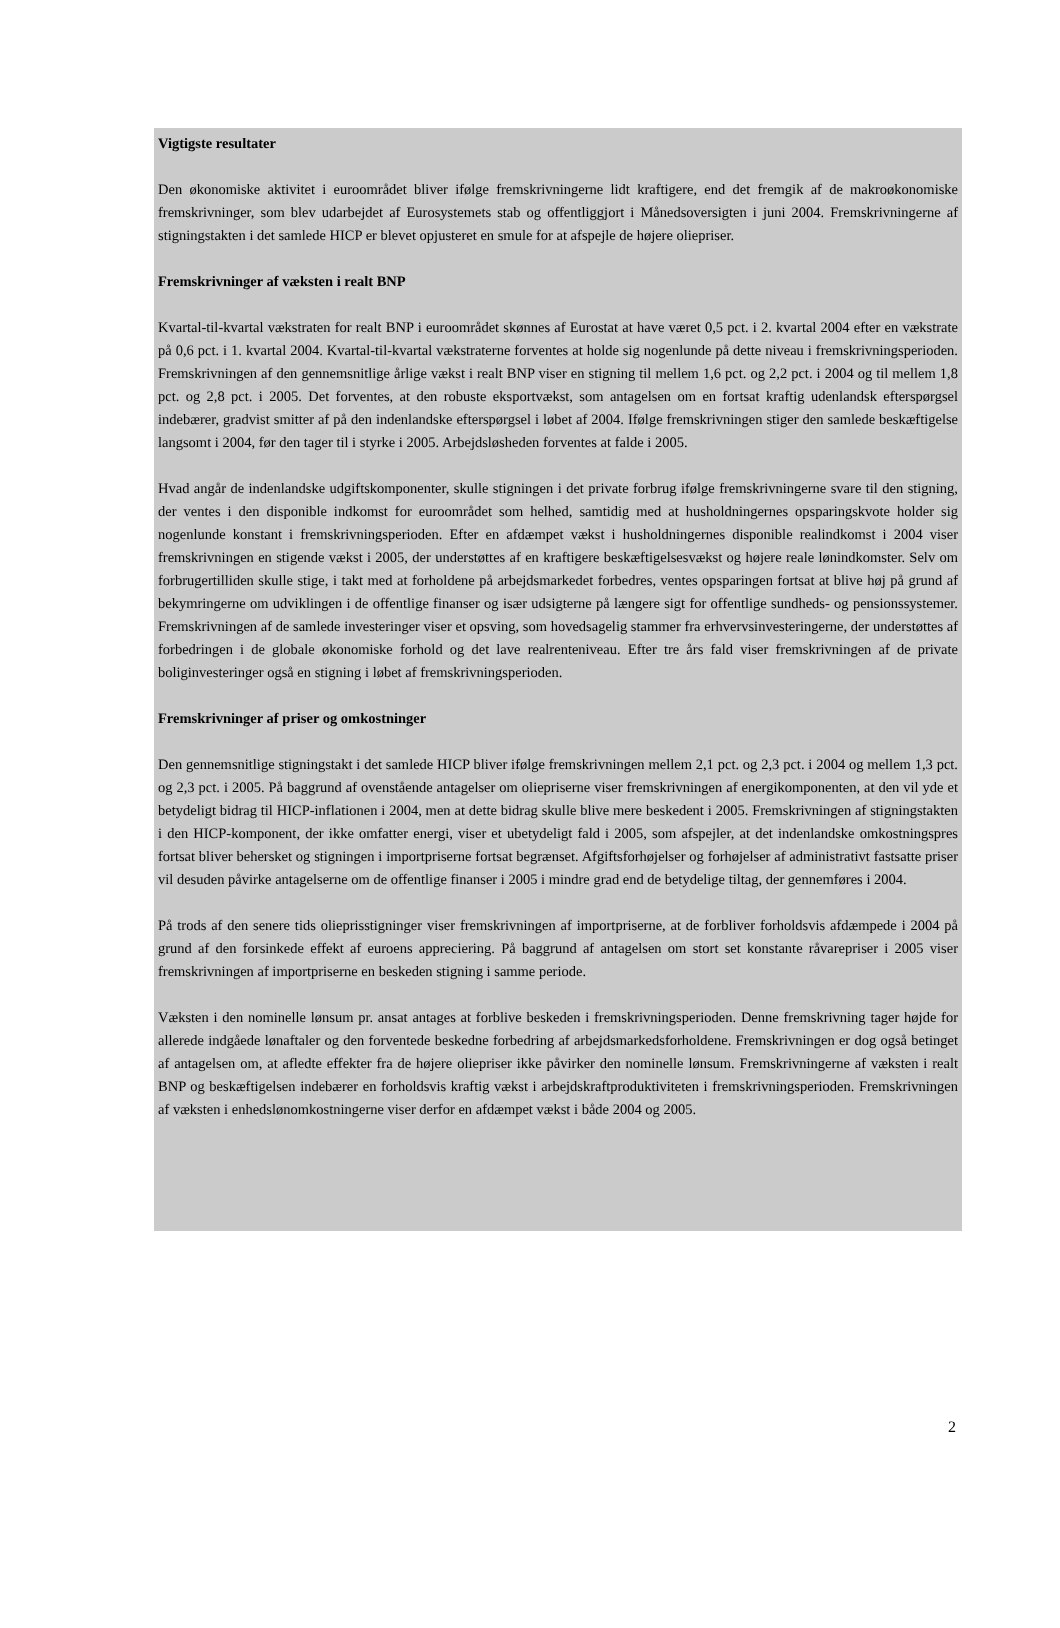Vigtigste resultater
Den økonomiske aktivitet i euroområdet bliver ifølge fremskrivningerne lidt kraftigere, end det fremgik af de makroøkonomiske fremskrivninger, som blev udarbejdet af Eurosystemets stab og offentliggjort i Månedsoversigten i juni 2004. Fremskrivningerne af stigningstakten i det samlede HICP er blevet opjusteret en smule for at afspejle de højere oliepriser.
Fremskrivninger af væksten i realt BNP
Kvartal-til-kvartal vækstraten for realt BNP i euroområdet skønnes af Eurostat at have været 0,5 pct. i 2. kvartal 2004 efter en vækstrate på 0,6 pct. i 1. kvartal 2004. Kvartal-til-kvartal vækstraterne forventes at holde sig nogenlunde på dette niveau i fremskrivningsperioden. Fremskrivningen af den gennemsnitlige årlige vækst i realt BNP viser en stigning til mellem 1,6 pct. og 2,2 pct. i 2004 og til mellem 1,8 pct. og 2,8 pct. i 2005. Det forventes, at den robuste eksportvækst, som antagelsen om en fortsat kraftig udenlandsk efterspørgsel indebærer, gradvist smitter af på den indenlandske efterspørgsel i løbet af 2004. Ifølge fremskrivningen stiger den samlede beskæftigelse langsomt i 2004, før den tager til i styrke i 2005. Arbejdsløsheden forventes at falde i 2005.
Hvad angår de indenlandske udgiftskomponenter, skulle stigningen i det private forbrug ifølge fremskrivningerne svare til den stigning, der ventes i den disponible indkomst for euroområdet som helhed, samtidig med at husholdningernes opsparingskvote holder sig nogenlunde konstant i fremskrivningsperioden. Efter en afdæmpet vækst i husholdningernes disponible realindkomst i 2004 viser fremskrivningen en stigende vækst i 2005, der understøttes af en kraftigere beskæftigelsesvækst og højere reale lønindkomster. Selv om forbrugertilliden skulle stige, i takt med at forholdene på arbejdsmarkedet forbedres, ventes opsparingen fortsat at blive høj på grund af bekymringerne om udviklingen i de offentlige finanser og især udsigterne på længere sigt for offentlige sundheds- og pensionssystemer. Fremskrivningen af de samlede investeringer viser et opsving, som hovedsagelig stammer fra erhvervsinvesteringerne, der understøttes af forbedringen i de globale økonomiske forhold og det lave realrenteniveau. Efter tre års fald viser fremskrivningen af de private boliginvesteringer også en stigning i løbet af fremskrivningsperioden.
Fremskrivninger af priser og omkostninger
Den gennemsnitlige stigningstakt i det samlede HICP bliver ifølge fremskrivningen mellem 2,1 pct. og 2,3 pct. i 2004 og mellem 1,3 pct. og 2,3 pct. i 2005. På baggrund af ovenstående antagelser om oliepriserne viser fremskrivningen af energikomponenten, at den vil yde et betydeligt bidrag til HICP-inflationen i 2004, men at dette bidrag skulle blive mere beskedent i 2005. Fremskrivningen af stigningstakten i den HICP-komponent, der ikke omfatter energi, viser et ubetydeligt fald i 2005, som afspejler, at det indenlandske omkostningspres fortsat bliver behersket og stigningen i importpriserne fortsat begrænset. Afgiftsforhøjelser og forhøjelser af administrativt fastsatte priser vil desuden påvirke antagelserne om de offentlige finanser i 2005 i mindre grad end de betydelige tiltag, der gennemføres i 2004.
På trods af den senere tids olieprisstigninger viser fremskrivningen af importpriserne, at de forbliver forholdsvis afdæmpede i 2004 på grund af den forsinkede effekt af euroens appreciering. På baggrund af antagelsen om stort set konstante råvarepriser i 2005 viser fremskrivningen af importpriserne en beskeden stigning i samme periode.
Væksten i den nominelle lønsum pr. ansat antages at forblive beskeden i fremskrivningsperioden. Denne fremskrivning tager højde for allerede indgåede lønaftaler og den forventede beskedne forbedring af arbejdsmarkedsforholdene. Fremskrivningen er dog også betinget af antagelsen om, at afledte effekter fra de højere oliepriser ikke påvirker den nominelle lønsum. Fremskrivningerne af væksten i realt BNP og beskæftigelsen indebærer en forholdsvis kraftig vækst i arbejdskraftproduktiviteten i fremskrivningsperioden. Fremskrivningen af væksten i enhedslønomkostningerne viser derfor en afdæmpet vækst i både 2004 og 2005.
2